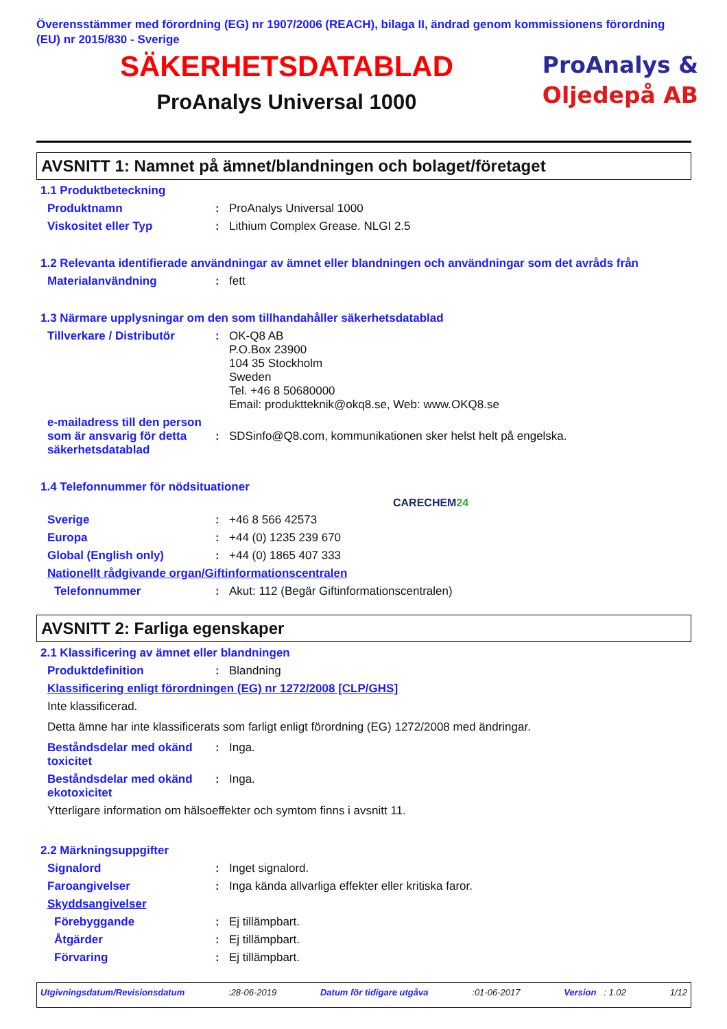Överensstämmer med förordning (EG) nr 1907/2006 (REACH), bilaga II, ändrad genom kommissionens förordning (EU) nr 2015/830 - Sverige
SÄKERHETSDATABLAD
ProAnalys Universal 1000
ProAnalys &
Oljedepå AB
AVSNITT 1: Namnet på ämnet/blandningen och bolaget/företaget
1.1 Produktbeteckning
Produktnamn : ProAnalys Universal 1000
Viskositet eller Typ : Lithium Complex Grease. NLGI 2.5
1.2 Relevanta identifierade användningar av ämnet eller blandningen och användningar som det avråds från
Materialanvändning : fett
1.3 Närmare upplysningar om den som tillhandahåller säkerhetsdatablad
Tillverkare / Distributör
: OK-Q8 AB
P.O.Box 23900
104 35 Stockholm
Sweden
Tel. +46 8 50680000
Email: produktteknik@okq8.se, Web: www.OKQ8.se
e-mailadress till den person som är ansvarig för detta säkerhetsdatablad
:
SDSinfo@Q8.com, kommunikationen sker helst helt på engelska.
1.4 Telefonnummer för nödsituationer
CARECHEM24
Sverige : +46 8 566 42573
Europa : +44 (0) 1235 239 670
Global (English only) : +44 (0) 1865 407 333
Nationellt rådgivande organ/Giftinformationscentralen
Telefonnummer : Akut: 112 (Begär Giftinformationscentralen)
AVSNITT 2: Farliga egenskaper
2.1 Klassificering av ämnet eller blandningen
Produktdefinition : Blandning
Klassificering enligt förordningen (EG) nr 1272/2008 [CLP/GHS]
Inte klassificerad.
Detta ämne har inte klassificerats som farligt enligt förordning (EG) 1272/2008 med ändringar.
Beståndsdelar med okänd toxicitet
: Inga.
Beståndsdelar med okänd ekotoxicitet
: Inga.
Ytterligare information om hälsoeffekter och symtom finns i avsnitt 11.
2.2 Märkningsuppgifter
Signalord : Inget signalord.
Faroangivelser : Inga kända allvarliga effekter eller kritiska faror.
Skyddsangivelser
Förebyggande : Ej tillämpbart.
Åtgärder : Ej tillämpbart.
Förvaring : Ej tillämpbart.
Utgivningsdatum/Revisionsdatum:28-06-2019 Datum för tidigare utgåva:01-06-2017 Version : 1.02 1/12